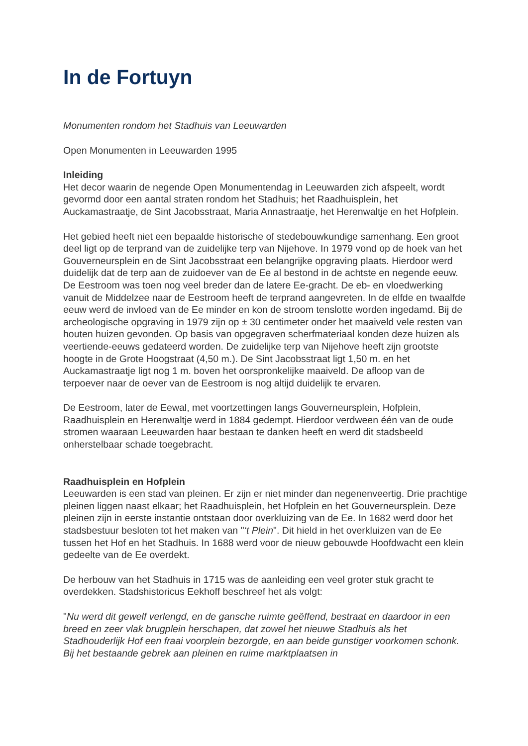In de Fortuyn
Monumenten rondom het Stadhuis van Leeuwarden
Open Monumenten in Leeuwarden 1995
Inleiding
Het decor waarin de negende Open Monumentendag in Leeuwarden zich afspeelt, wordt gevormd door een aantal straten rondom het Stadhuis; het Raadhuisplein, het Auckamastraatje, de Sint Jacobsstraat, Maria Annastraatje, het Herenwaltje en het Hofplein.
Het gebied heeft niet een bepaalde historische of stedebouwkundige samenhang. Een groot deel ligt op de terprand van de zuidelijke terp van Nijehove. In 1979 vond op de hoek van het Gouverneursplein en de Sint Jacobsstraat een belangrijke opgraving plaats. Hierdoor werd duidelijk dat de terp aan de zuidoever van de Ee al bestond in de achtste en negende eeuw. De Eestroom was toen nog veel breder dan de latere Ee-gracht. De eb- en vloedwerking vanuit de Middelzee naar de Eestroom heeft de terprand aangevreten. In de elfde en twaalfde eeuw werd de invloed van de Ee minder en kon de stroom tenslotte worden ingedamd. Bij de archeologische opgraving in 1979 zijn op ± 30 centimeter onder het maaiveld vele resten van houten huizen gevonden. Op basis van opgegraven scherfmateriaal konden deze huizen als veertiende-eeuws gedateerd worden. De zuidelijke terp van Nijehove heeft zijn grootste hoogte in de Grote Hoogstraat (4,50 m.). De Sint Jacobsstraat ligt 1,50 m. en het Auckamastraatje ligt nog 1 m. boven het oorspronkelijke maaiveld. De afloop van de terpoever naar de oever van de Eestroom is nog altijd duidelijk te ervaren.
De Eestroom, later de Eewal, met voortzettingen langs Gouverneursplein, Hofplein, Raadhuisplein en Herenwaltje werd in 1884 gedempt. Hierdoor verdween één van de oude stromen waaraan Leeuwarden haar bestaan te danken heeft en werd dit stadsbeeld onherstelbaar schade toegebracht.
Raadhuisplein en Hofplein
Leeuwarden is een stad van pleinen. Er zijn er niet minder dan negenenveertig. Drie prachtige pleinen liggen naast elkaar; het Raadhuisplein, het Hofplein en het Gouverneursplein. Deze pleinen zijn in eerste instantie ontstaan door overkluizing van de Ee. In 1682 werd door het stadsbestuur besloten tot het maken van "‘t Plein". Dit hield in het overkluizen van de Ee tussen het Hof en het Stadhuis. In 1688 werd voor de nieuw gebouwde Hoofdwacht een klein gedeelte van de Ee overdekt.
De herbouw van het Stadhuis in 1715 was de aanleiding een veel groter stuk gracht te overdekken. Stadshistoricus Eekhoff beschreef het als volgt:
"Nu werd dit gewelf verlengd, en de gansche ruimte geëffend, bestraat en daardoor in een breed en zeer vlak brugplein herschapen, dat zowel het nieuwe Stadhuis als het Stadhouderlijk Hof een fraai voorplein bezorgde, en aan beide gunstiger voorkomen schonk. Bij het bestaande gebrek aan pleinen en ruime marktplaatsen in